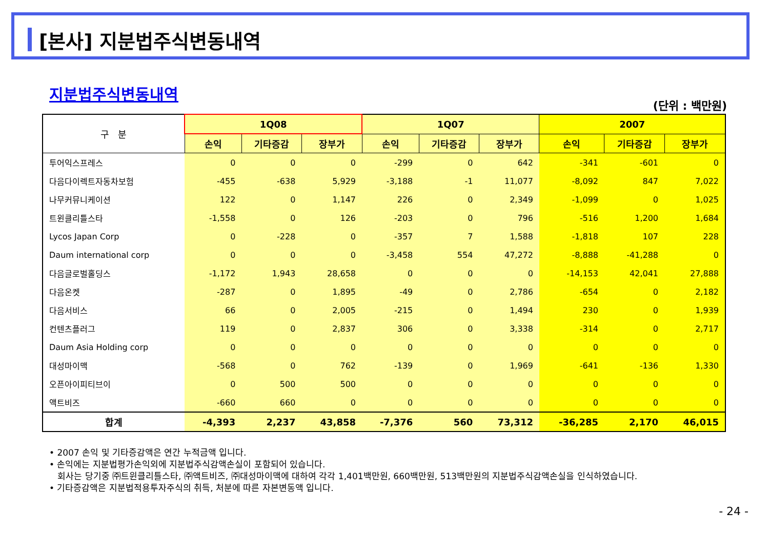[본사] 지분법주식변동내역
지분법주식변동내역
(단위 : 백만원)
| 구 분 | 1Q08 | | | 1Q07 | | | 2007 | | |
| --- | --- | --- | --- | --- | --- | --- | --- | --- | --- |
| | 손익 | 기타증감 | 장부가 | 손익 | 기타증감 | 장부가 | 손익 | 기타증감 | 장부가 |
| 투어익스프레스 | 0 | 0 | 0 | -299 | 0 | 642 | -341 | -601 | 0 |
| 다음다이렉트자동차보험 | -455 | -638 | 5,929 | -3,188 | -1 | 11,077 | -8,092 | 847 | 7,022 |
| 나무커뮤니케이션 | 122 | 0 | 1,147 | 226 | 0 | 2,349 | -1,099 | 0 | 1,025 |
| 트윈클리틀스타 | -1,558 | 0 | 126 | -203 | 0 | 796 | -516 | 1,200 | 1,684 |
| Lycos Japan Corp | 0 | -228 | 0 | -357 | 7 | 1,588 | -1,818 | 107 | 228 |
| Daum international corp | 0 | 0 | 0 | -3,458 | 554 | 47,272 | -8,888 | -41,288 | 0 |
| 다음글로벌홀딩스 | -1,172 | 1,943 | 28,658 | 0 | 0 | 0 | -14,153 | 42,041 | 27,888 |
| 다음온켓 | -287 | 0 | 1,895 | -49 | 0 | 2,786 | -654 | 0 | 2,182 |
| 다음서비스 | 66 | 0 | 2,005 | -215 | 0 | 1,494 | 230 | 0 | 1,939 |
| 컨텐츠플러그 | 119 | 0 | 2,837 | 306 | 0 | 3,338 | -314 | 0 | 2,717 |
| Daum Asia Holding corp | 0 | 0 | 0 | 0 | 0 | 0 | 0 | 0 | 0 |
| 대성마이맥 | -568 | 0 | 762 | -139 | 0 | 1,969 | -641 | -136 | 1,330 |
| 오픈아이피티브이 | 0 | 500 | 500 | 0 | 0 | 0 | 0 | 0 | 0 |
| 액트비즈 | -660 | 660 | 0 | 0 | 0 | 0 | 0 | 0 | 0 |
| 합계 | -4,393 | 2,237 | 43,858 | -7,376 | 560 | 73,312 | -36,285 | 2,170 | 46,015 |
• 2007 손익 및 기타증감액은 연간 누적금액 입니다.
• 손익에는 지분법평가손익외에 지분법주식감액손실이 포함되어 있습니다.
회사는 당기중 ㈜트윈클리틀스타, ㈜액트비즈, ㈜대성마이맥에 대하여 각각 1,401백만원, 660백만원, 513백만원의 지분법주식감액손실을 인식하였습니다.
• 기타증감액은 지분법적용투자주식의 취득, 처분에 따른 자본변동액 입니다.
- 24 -